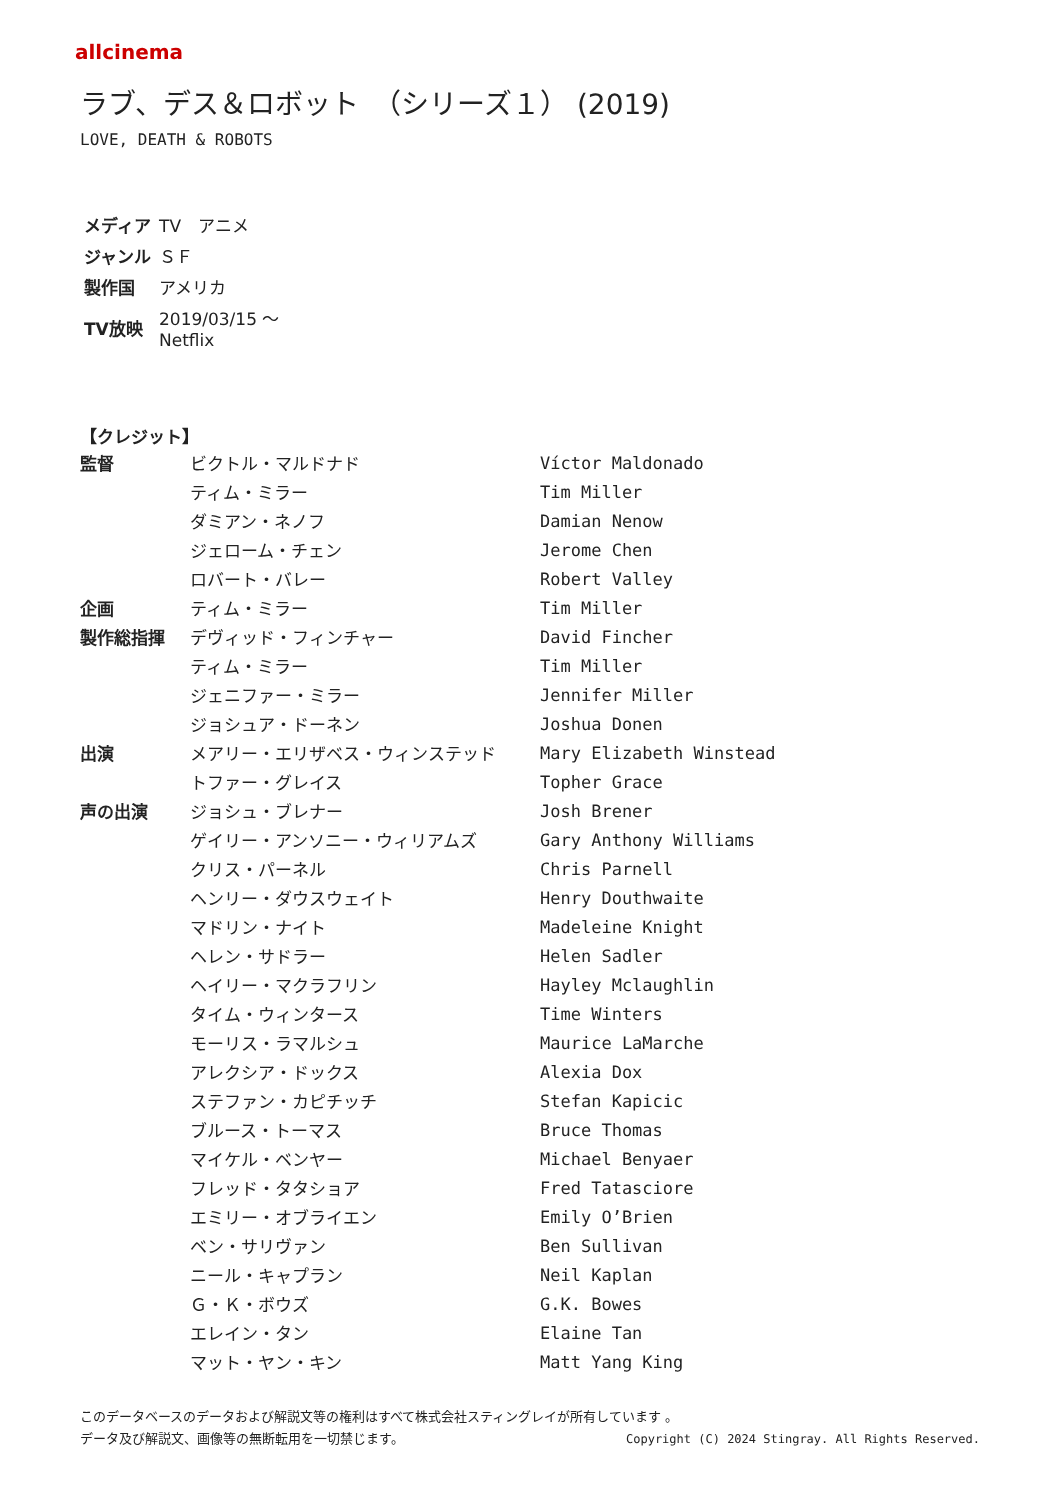allcinema
ラブ、デス＆ロボット　（シリーズ１） (2019)
LOVE, DEATH & ROBOTS
| メディア | TV アニメ |
| ジャンル | ＳＦ |
| 製作国 | アメリカ |
| TV放映 | 2019/03/15 ～ Netflix |
【クレジット】
| 監督 | ビクトル・マルドナド | Víctor Maldonado |
| | ティム・ミラー | Tim Miller |
| | ダミアン・ネノフ | Damian Nenow |
| | ジェローム・チェン | Jerome Chen |
| | ロバート・バレー | Robert Valley |
| 企画 | ティム・ミラー | Tim Miller |
| 製作総指揮 | デヴィッド・フィンチャー | David Fincher |
| | ティム・ミラー | Tim Miller |
| | ジェニファー・ミラー | Jennifer Miller |
| | ジョシュア・ドーネン | Joshua Donen |
| 出演 | メアリー・エリザベス・ウィンステッド | Mary Elizabeth Winstead |
| | トファー・グレイス | Topher Grace |
| 声の出演 | ジョシュ・ブレナー | Josh Brener |
| | ゲイリー・アンソニー・ウィリアムズ | Gary Anthony Williams |
| | クリス・パーネル | Chris Parnell |
| | ヘンリー・ダウスウェイト | Henry Douthwaite |
| | マドリン・ナイト | Madeleine Knight |
| | ヘレン・サドラー | Helen Sadler |
| | ヘイリー・マクラフリン | Hayley Mclaughlin |
| | タイム・ウィンタース | Time Winters |
| | モーリス・ラマルシュ | Maurice LaMarche |
| | アレクシア・ドックス | Alexia Dox |
| | ステファン・カピチッチ | Stefan Kapicic |
| | ブルース・トーマス | Bruce Thomas |
| | マイケル・ベンヤー | Michael Benyaer |
| | フレッド・タタショア | Fred Tatasciore |
| | エミリー・オブライエン | Emily O’Brien |
| | ベン・サリヴァン | Ben Sullivan |
| | ニール・キャプラン | Neil Kaplan |
| | Ｇ・Ｋ・ボウズ | G.K. Bowes |
| | エレイン・タン | Elaine Tan |
| | マット・ヤン・キン | Matt Yang King |
このデータベースのデータおよび解説文等の権利はすべて株式会社スティングレイが所有しています 。
Copyright (C) 2024 Stingray. All Rights Reserved. データ及び解説文、画像等の無断転用を一切禁じます。